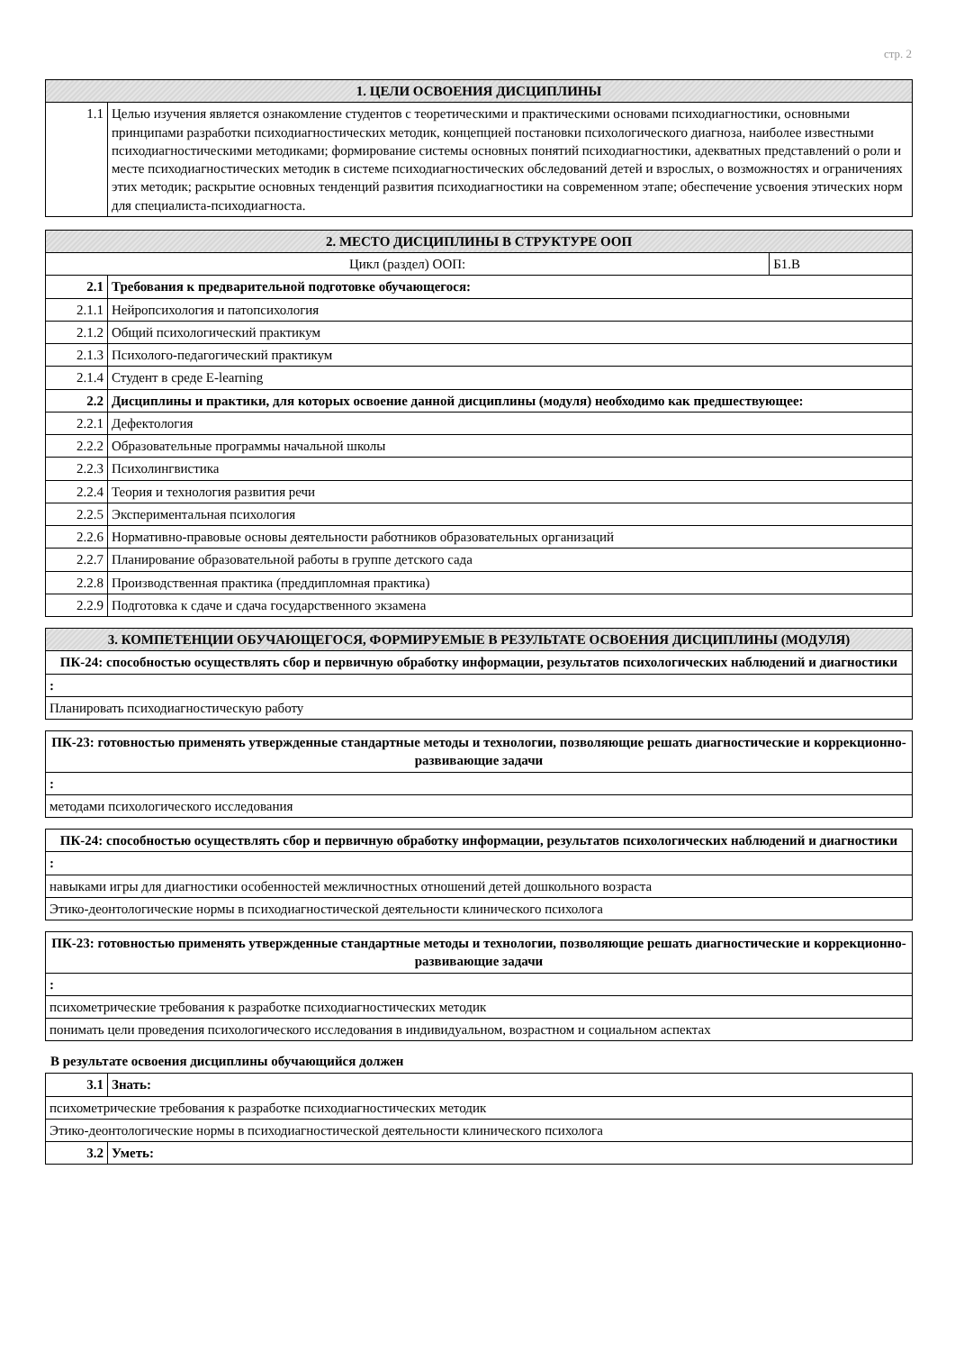стр. 2
| 1. ЦЕЛИ ОСВОЕНИЯ ДИСЦИПЛИНЫ | |
| --- | --- |
| 1.1 | Целью изучения является ознакомление студентов с теоретическими и практическими основами психодиагностики, основными принципами разработки психодиагностических методик, концепцией постановки психологического диагноза, наиболее известными психодиагностическими методиками; формирование системы основных понятий психодиагностики, адекватных представлений о роли и месте психодиагностических методик в системе психодиагностических обследований детей и взрослых, о возможностях и ограничениях этих методик; раскрытие основных тенденций развития психодиагностики на современном этапе; обеспечение усвоения этических норм для специалиста-психодиагноста. |
| 2. МЕСТО ДИСЦИПЛИНЫ В СТРУКТУРЕ ООП | | |
| --- | --- | --- |
| Цикл (раздел) ООП: | | Б1.В |
| 2.1 | Требования к предварительной подготовке обучающегося: | |
| 2.1.1 | Нейропсихология и патопсихология | |
| 2.1.2 | Общий психологический практикум | |
| 2.1.3 | Психолого-педагогический практикум | |
| 2.1.4 | Студент в среде E-learning | |
| 2.2 | Дисциплины и практики, для которых освоение данной дисциплины (модуля) необходимо как предшествующее: | |
| 2.2.1 | Дефектология | |
| 2.2.2 | Образовательные программы начальной школы | |
| 2.2.3 | Психолингвистика | |
| 2.2.4 | Теория и технология развития речи | |
| 2.2.5 | Экспериментальная психология | |
| 2.2.6 | Нормативно-правовые основы деятельности работников образовательных организаций | |
| 2.2.7 | Планирование образовательной работы в группе детского сада | |
| 2.2.8 | Производственная практика (преддипломная практика) | |
| 2.2.9 | Подготовка к сдаче и сдача государственного экзамена | |
| 3. КОМПЕТЕНЦИИ ОБУЧАЮЩЕГОСЯ, ФОРМИРУЕМЫЕ В РЕЗУЛЬТАТЕ ОСВОЕНИЯ ДИСЦИПЛИНЫ (МОДУЛЯ) |
| --- |
| ПК-24: способностью осуществлять сбор и первичную обработку информации, результатов психологических наблюдений и диагностики |
| : |
| Планировать психодиагностическую работу |
| ПК-23: готовностью применять утвержденные стандартные методы и технологии, позволяющие решать диагностические и коррекционно-развивающие задачи |
| : |
| методами психологического исследования |
| ПК-24: способностью осуществлять сбор и первичную обработку информации, результатов психологических наблюдений и диагностики |
| : |
| навыками игры для диагностики особенностей межличностных отношений детей дошкольного возраста |
| Этико-деонтологические нормы в психодиагностической деятельности клинического психолога |
| ПК-23: готовностью применять утвержденные стандартные методы и технологии, позволяющие решать диагностические и коррекционно-развивающие задачи |
| : |
| психометрические требования к разработке психодиагностических методик |
| понимать цели проведения психологического исследования в индивидуальном, возрастном и социальном аспектах |
В результате освоения дисциплины обучающийся должен
| 3.1 | Знать: |
| психометрические требования к разработке психодиагностических методик | |
| Этико-деонтологические нормы в психодиагностической деятельности клинического психолога | |
| 3.2 | Уметь: |